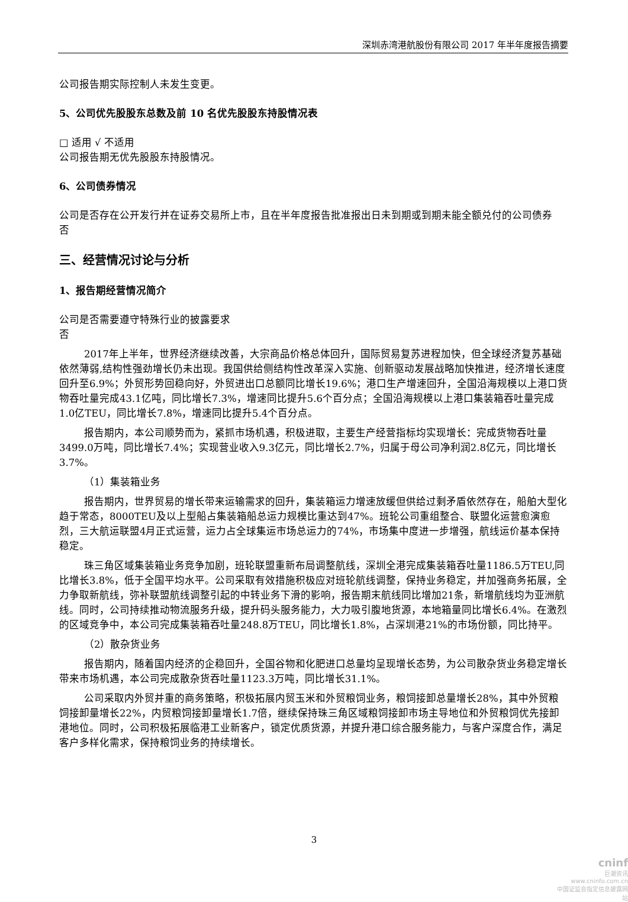深圳赤湾港航股份有限公司 2017 年半年度报告摘要
公司报告期实际控制人未发生变更。
5、公司优先股股东总数及前 10 名优先股股东持股情况表
□ 适用 √ 不适用
公司报告期无优先股股东持股情况。
6、公司债券情况
公司是否存在公开发行并在证券交易所上市，且在半年度报告批准报出日未到期或到期未能全额兑付的公司债券
否
三、经营情况讨论与分析
1、报告期经营情况简介
公司是否需要遵守特殊行业的披露要求
否
2017年上半年，世界经济继续改善，大宗商品价格总体回升，国际贸易复苏进程加快，但全球经济复苏基础依然薄弱,结构性强劲增长仍未出现。我国供给侧结构性改革深入实施、创新驱动发展战略加快推进，经济增长速度回升至6.9%；外贸形势回稳向好，外贸进出口总额同比增长19.6%；港口生产增速回升，全国沿海规模以上港口货物吞吐量完成43.1亿吨，同比增长7.3%，增速同比提升5.6个百分点；全国沿海规模以上港口集装箱吞吐量完成1.0亿TEU，同比增长7.8%，增速同比提升5.4个百分点。
报告期内，本公司顺势而为，紧抓市场机遇，积极进取，主要生产经营指标均实现增长：完成货物吞吐量3499.0万吨，同比增长7.4%；实现营业收入9.3亿元，同比增长2.7%，归属于母公司净利润2.8亿元，同比增长3.7%。
（1）集装箱业务
报告期内，世界贸易的增长带来运输需求的回升，集装箱运力增速放缓但供给过剩矛盾依然存在，船舶大型化趋于常态，8000TEU及以上型船占集装箱船总运力规模比重达到47%。班轮公司重组整合、联盟化运营愈演愈烈，三大航运联盟4月正式运营，运力占全球集运市场总运力的74%，市场集中度进一步增强，航线运价基本保持稳定。
珠三角区域集装箱业务竞争加剧，班轮联盟重新布局调整航线，深圳全港完成集装箱吞吐量1186.5万TEU,同比增长3.8%，低于全国平均水平。公司采取有效措施积极应对班轮航线调整，保持业务稳定，并加强商务拓展，全力争取新航线，弥补联盟航线调整引起的中转业务下滑的影响，报告期末航线同比增加21条，新增航线均为亚洲航线。同时，公司持续推动物流服务升级，提升码头服务能力，大力吸引腹地货源，本地箱量同比增长6.4%。在激烈的区域竞争中，本公司完成集装箱吞吐量248.8万TEU，同比增长1.8%，占深圳港21%的市场份额，同比持平。
（2）散杂货业务
报告期内，随着国内经济的企稳回升，全国谷物和化肥进口总量均呈现增长态势，为公司散杂货业务稳定增长带来市场机遇，本公司完成散杂货吞吐量1123.3万吨，同比增长31.1%。
公司采取内外贸并重的商务策略，积极拓展内贸玉米和外贸粮饲业务，粮饲接卸总量增长28%，其中外贸粮饲接卸量增长22%，内贸粮饲接卸量增长1.7倍，继续保持珠三角区域粮饲接卸市场主导地位和外贸粮饲优先接卸港地位。同时，公司积极拓展临港工业新客户，锁定优质货源，并提升港口综合服务能力，与客户深度合作，满足客户多样化需求，保持粮饲业务的持续增长。
3
cninf
巨潮资讯
www.cninfo.com.cn
中国证监会指定信息披露网站